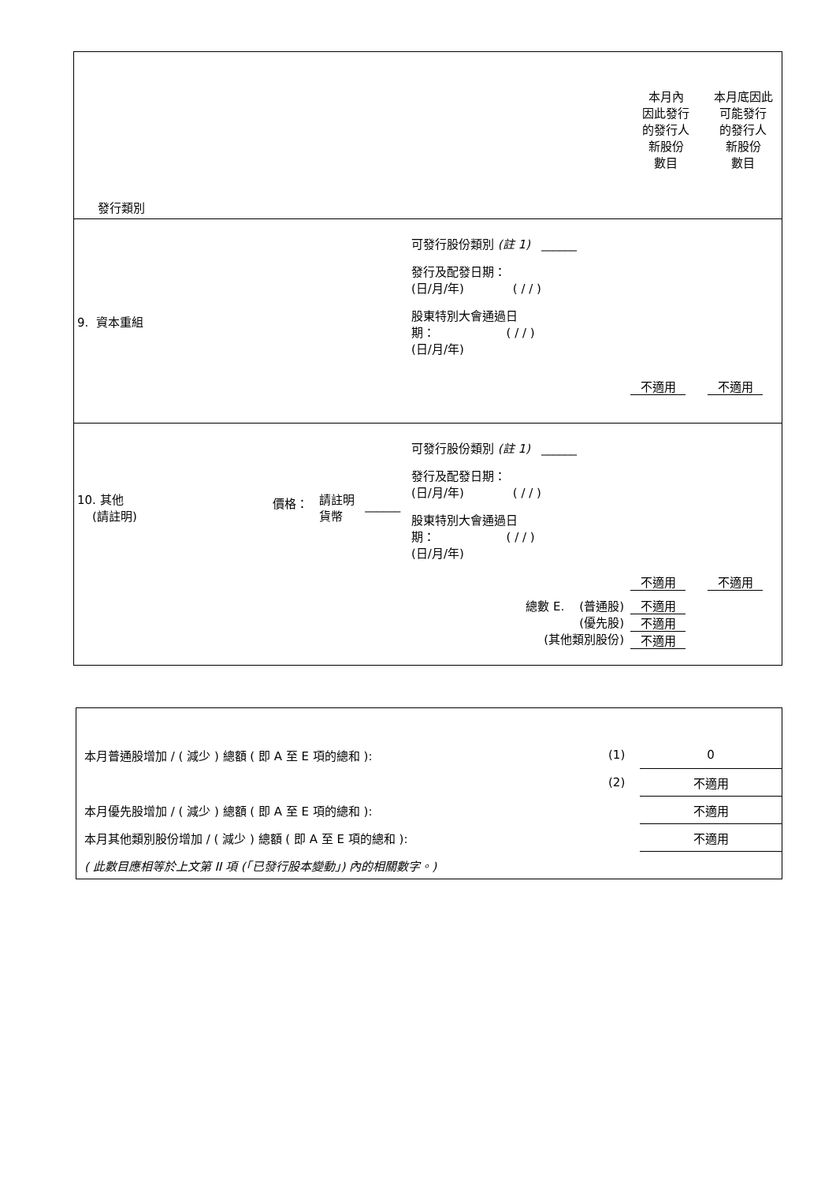| 發行類別 | | | | | 本月內 因此發行 的發行人 新股份 數目 | 本月底因此 可能發行 的發行人 新股份 數目 |
| 9. 資本重組 | | | | 可發行股份類別 (註 1) ______ 發行及配發日期： (日/月/年) ( / / ) 股東特別大會通過日 期： ( / / ) (日/月/年) | 不適用 | 不適用 |
| 10. 其他 (請註明) | 價格： | 請註明 貨幣 | ______ | 可發行股份類別 (註 1) ______ 發行及配發日期： (日/月/年) ( / / ) 股東特別大會通過日 期： ( / / ) (日/月/年) | 不適用 | 不適用 |
| 總數 E. (普通股) (優先股) (其他類別股份) | | | | | 不適用 不適用 不適用 | |
| 本月普通股增加 / ( 減少 ) 總額 ( 即 A 至 E 項的總和 ): | (1) | 0 |
| | (2) | 不適用 |
| 本月優先股增加 / ( 減少 ) 總額 ( 即 A 至 E 項的總和 ): | | 不適用 |
| 本月其他類別股份增加 / ( 減少 ) 總額 ( 即 A 至 E 項的總和 ): | | 不適用 |
| ( 此數目應相等於上文第 II 項 (「已發行股本變動」) 內的相關數字。) | | |